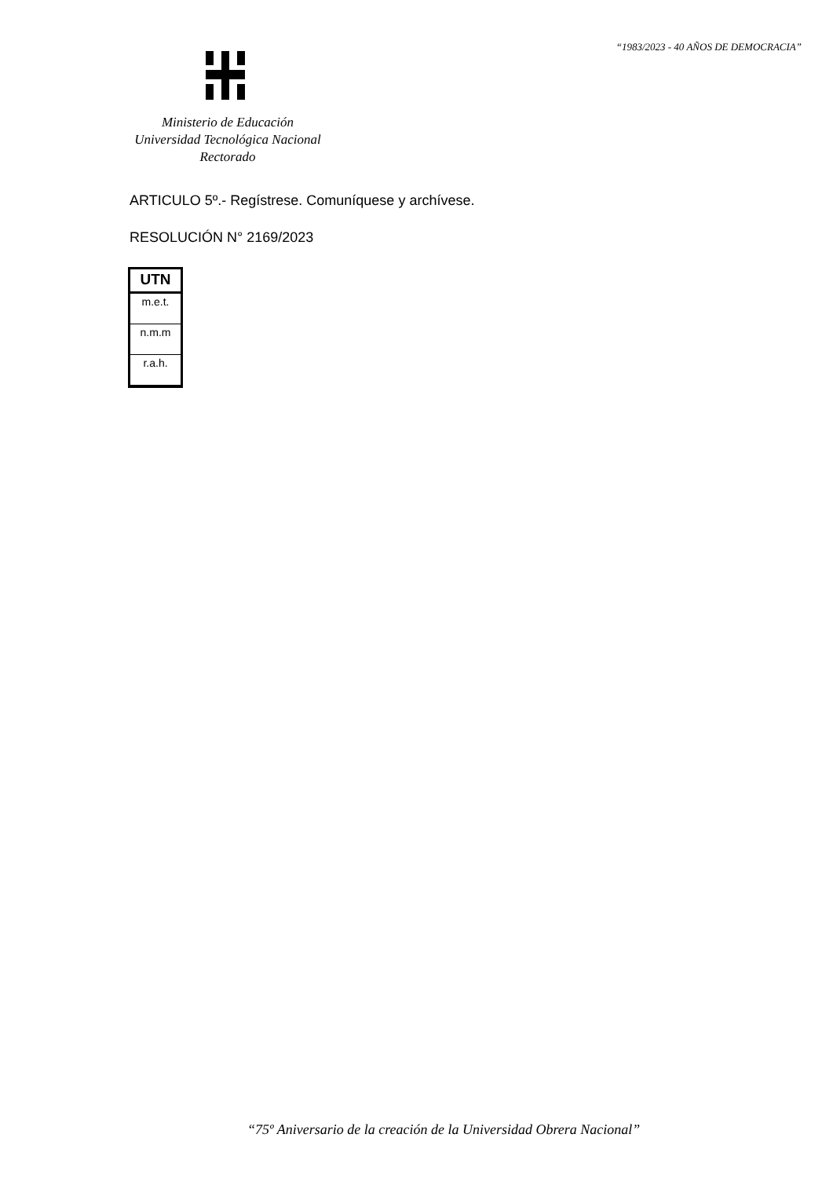“1983/2023 - 40 AÑOS DE DEMOCRACIA”
Ministerio de Educación
Universidad Tecnológica Nacional
Rectorado
ARTICULO 5º.- Regístrese. Comuníquese y archívese.
RESOLUCIÓN N° 2169/2023
| UTN |
| --- |
| m.e.t. |
| n.m.m |
| r.a.h. |
“75º Aniversario de la creación de la Universidad Obrera Nacional”